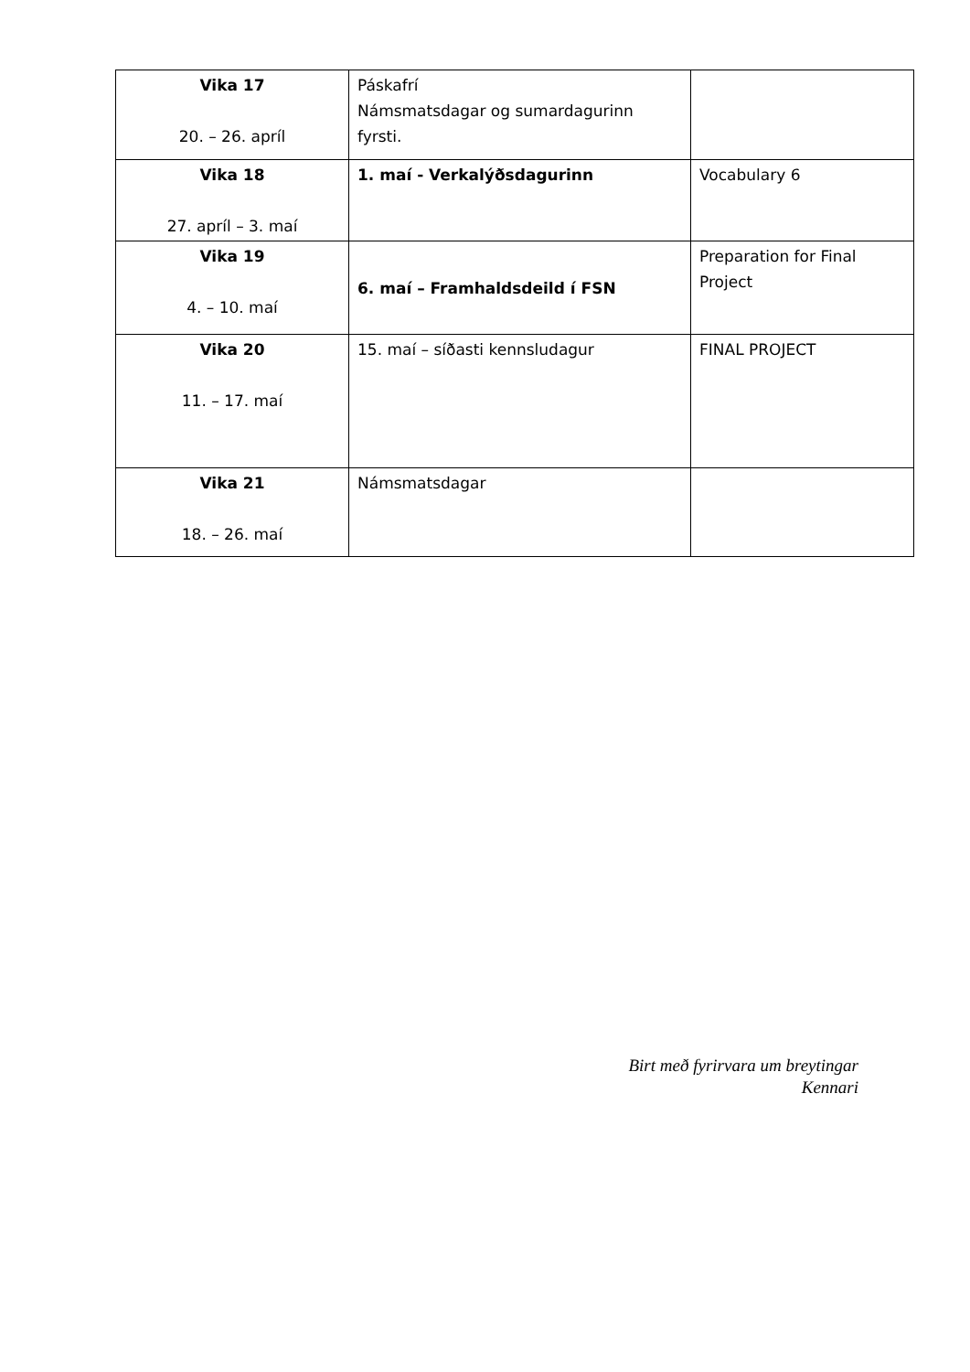| Vika 17 20. – 26. apríl | Páskafrí Námsmatsdagar og sumardagurinn fyrsti. | |
| Vika 18 27. apríl – 3. maí | 1. maí - Verkalýðsdagurinn | Vocabulary 6 |
| Vika 19 4. – 10. maí | 6. maí – Framhaldsdeild í FSN | Preparation for Final Project |
| Vika 20 11. – 17. maí | 15. maí – síðasti kennsludagur | FINAL PROJECT |
| Vika 21 18. – 26. maí | Námsmatsdagar | |
Birt með fyrirvara um breytingar
Kennari